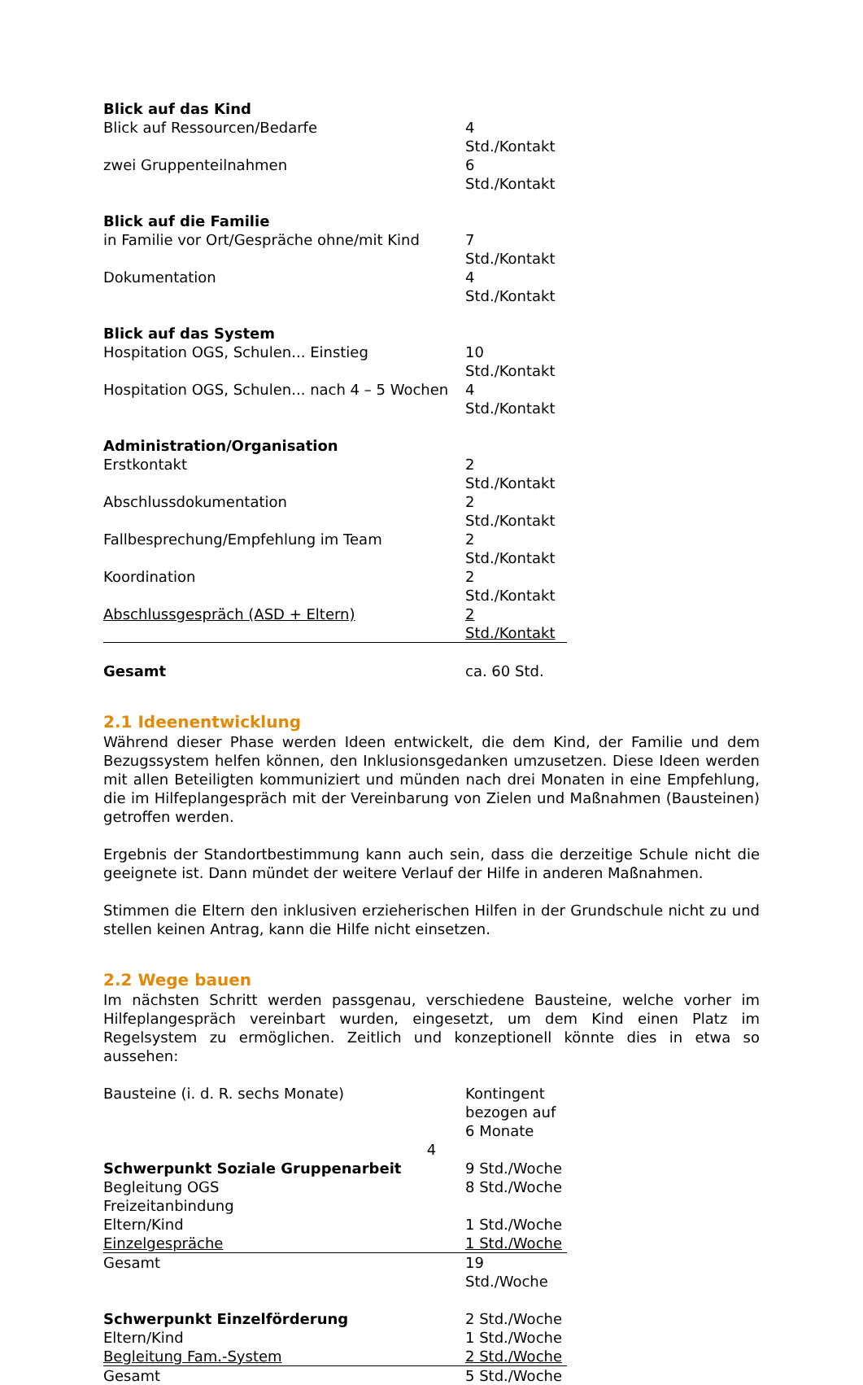| Blick auf das Kind | |
| Blick auf Ressourcen/Bedarfe | 4 Std./Kontakt |
| zwei Gruppenteilnahmen | 6 Std./Kontakt |
| Blick auf die Familie | |
| in Familie vor Ort/Gespräche ohne/mit Kind | 7 Std./Kontakt |
| Dokumentation | 4 Std./Kontakt |
| Blick auf das System | |
| Hospitation OGS, Schulen... Einstieg | 10 Std./Kontakt |
| Hospitation OGS, Schulen... nach 4 – 5 Wochen | 4 Std./Kontakt |
| Administration/Organisation | |
| Erstkontakt | 2 Std./Kontakt |
| Abschlussdokumentation | 2 Std./Kontakt |
| Fallbesprechung/Empfehlung im Team | 2 Std./Kontakt |
| Koordination | 2 Std./Kontakt |
| Abschlussgespräch (ASD + Eltern) | 2 Std./Kontakt |
| Gesamt | ca. 60 Std. |
2.1 Ideenentwicklung
Während dieser Phase werden Ideen entwickelt, die dem Kind, der Familie und dem Bezugssystem helfen können, den Inklusionsgedanken umzusetzen. Diese Ideen werden mit allen Beteiligten kommuniziert und münden nach drei Monaten in eine Empfehlung, die im Hilfeplangespräch mit der Vereinbarung von Zielen und Maßnahmen (Bausteinen) getroffen werden.
Ergebnis der Standortbestimmung kann auch sein, dass die derzeitige Schule nicht die geeignete ist. Dann mündet der weitere Verlauf der Hilfe in anderen Maßnahmen.
Stimmen die Eltern den inklusiven erzieherischen Hilfen in der Grundschule nicht zu und stellen keinen Antrag, kann die Hilfe nicht einsetzen.
2.2 Wege bauen
Im nächsten Schritt werden passgenau, verschiedene Bausteine, welche vorher im Hilfeplangespräch vereinbart wurden, eingesetzt, um dem Kind einen Platz im Regelsystem zu ermöglichen. Zeitlich und konzeptionell könnte dies in etwa so aussehen:
| Bausteine (i. d. R. sechs Monate) | Kontingent bezogen auf 6 Monate | |
| Schwerpunkt Soziale Gruppenarbeit | 9 Std./Woche | |
| Begleitung OGS | 8 Std./Woche | |
| Freizeitanbindung | | |
| Eltern/Kind | 1 Std./Woche | |
| Einzelgespräche | 1 Std./Woche | |
| Gesamt | 19 Std./Woche | |
| Schwerpunkt Einzelförderung | 2 Std./Woche | |
| Eltern/Kind | 1 Std./Woche | |
| Begleitung Fam.-System | 2 Std./Woche | |
| Gesamt | 5 Std./Woche | |
4